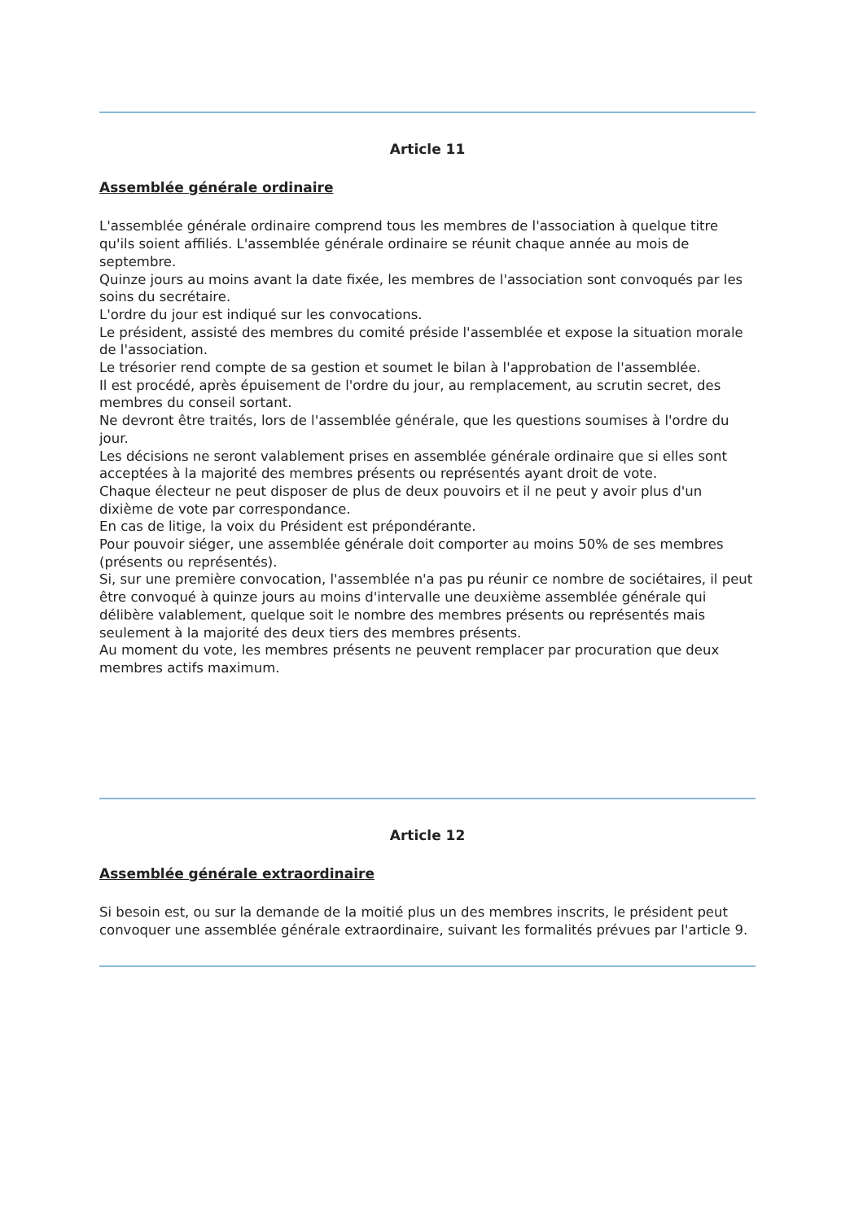Article 11
Assemblée générale ordinaire
L'assemblée générale ordinaire comprend tous les membres de l'association à quelque titre qu'ils soient affiliés. L'assemblée générale ordinaire se réunit chaque année au mois de septembre.
Quinze jours au moins avant la date fixée, les membres de l'association sont convoqués par les soins du secrétaire.
L'ordre du jour est indiqué sur les convocations.
Le président, assisté des membres du comité préside l'assemblée et expose la situation morale de l'association.
Le trésorier rend compte de sa gestion et soumet le bilan à l'approbation de l'assemblée.
Il est procédé, après épuisement de l'ordre du jour, au remplacement, au scrutin secret, des membres du conseil sortant.
Ne devront être traités, lors de l'assemblée générale, que les questions soumises à l'ordre du jour.
Les décisions ne seront valablement prises en assemblée générale ordinaire que si elles sont acceptées à la majorité des membres présents ou représentés ayant droit de vote.
Chaque électeur ne peut disposer de plus de deux pouvoirs et il ne peut y avoir plus d'un dixième de vote par correspondance.
En cas de litige, la voix du Président est prépondérante.
Pour pouvoir siéger, une assemblée générale doit comporter au moins 50% de ses membres (présents ou représentés).
Si, sur une première convocation, l'assemblée n'a pas pu réunir ce nombre de sociétaires, il peut être convoqué à quinze jours au moins d'intervalle une deuxième assemblée générale qui délibère valablement, quelque soit le nombre des membres présents ou représentés mais seulement à la majorité des deux tiers des membres présents.
Au moment du vote, les membres présents ne peuvent remplacer par procuration que deux membres actifs maximum.
Article 12
Assemblée générale extraordinaire
Si besoin est, ou sur la demande de la moitié plus un des membres inscrits, le président peut convoquer une assemblée générale extraordinaire, suivant les formalités prévues par l'article 9.